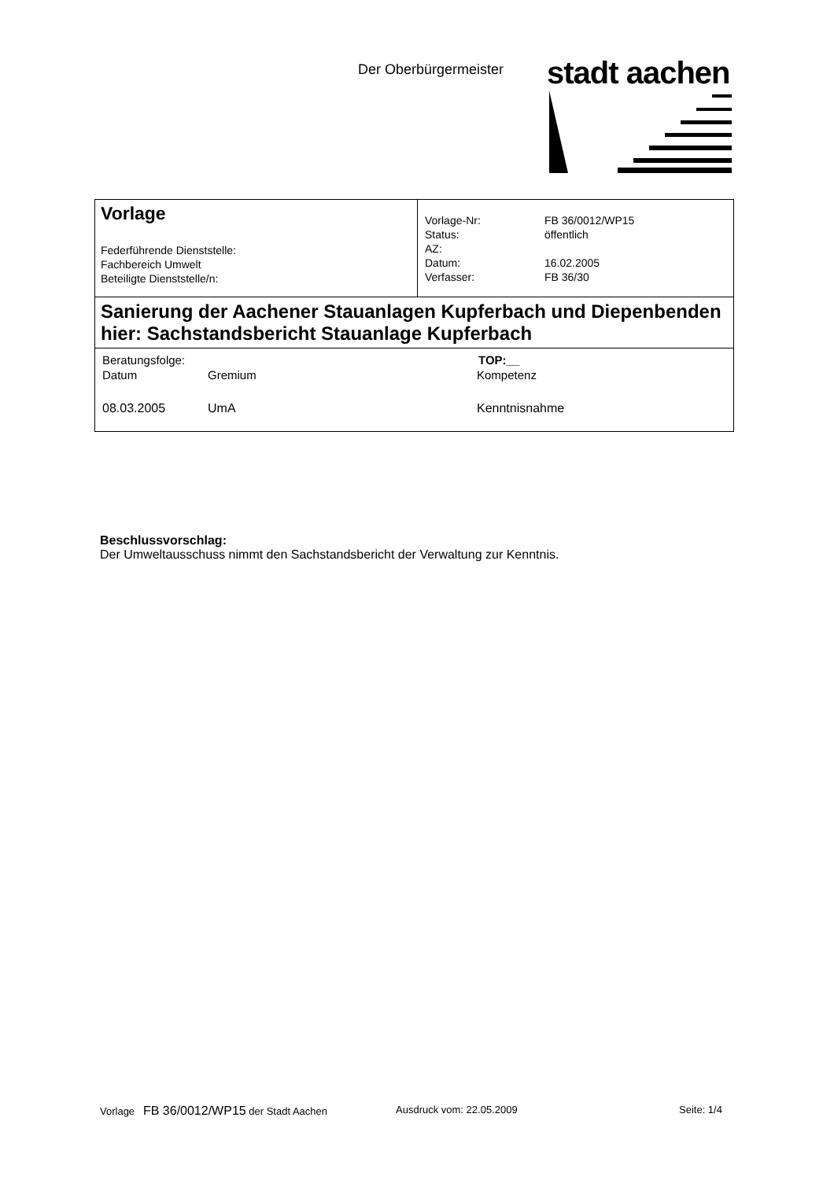Der Oberbürgermeister stadt aachen
| Vorlage Federführende Dienststelle: Fachbereich Umwelt Beteiligte Dienststelle/n: | / Vorlage-Nr: / FB 36/0012/WP15 / / Status: / öffentlich / / AZ: / / / Datum: / 16.02.2005 / / Verfasser: / FB 36/30 / |
| Sanierung der Aachener Stauanlagen Kupferbach und Diepenbenden hier: Sachstandsbericht Stauanlage Kupferbach | |
| / Beratungsfolge: / / / TOP:__ / / Datum / Gremium / Kompetenz / / / 08.03.2005 / UmA / Kenntnisnahme / / | |
Beschlussvorschlag:
Der Umweltausschuss nimmt den Sachstandsbericht der Verwaltung zur Kenntnis.
Vorlage FB 36/0012/WP15 der Stadt Aachen Ausdruck vom: 22.05.2009 Seite: 1/4